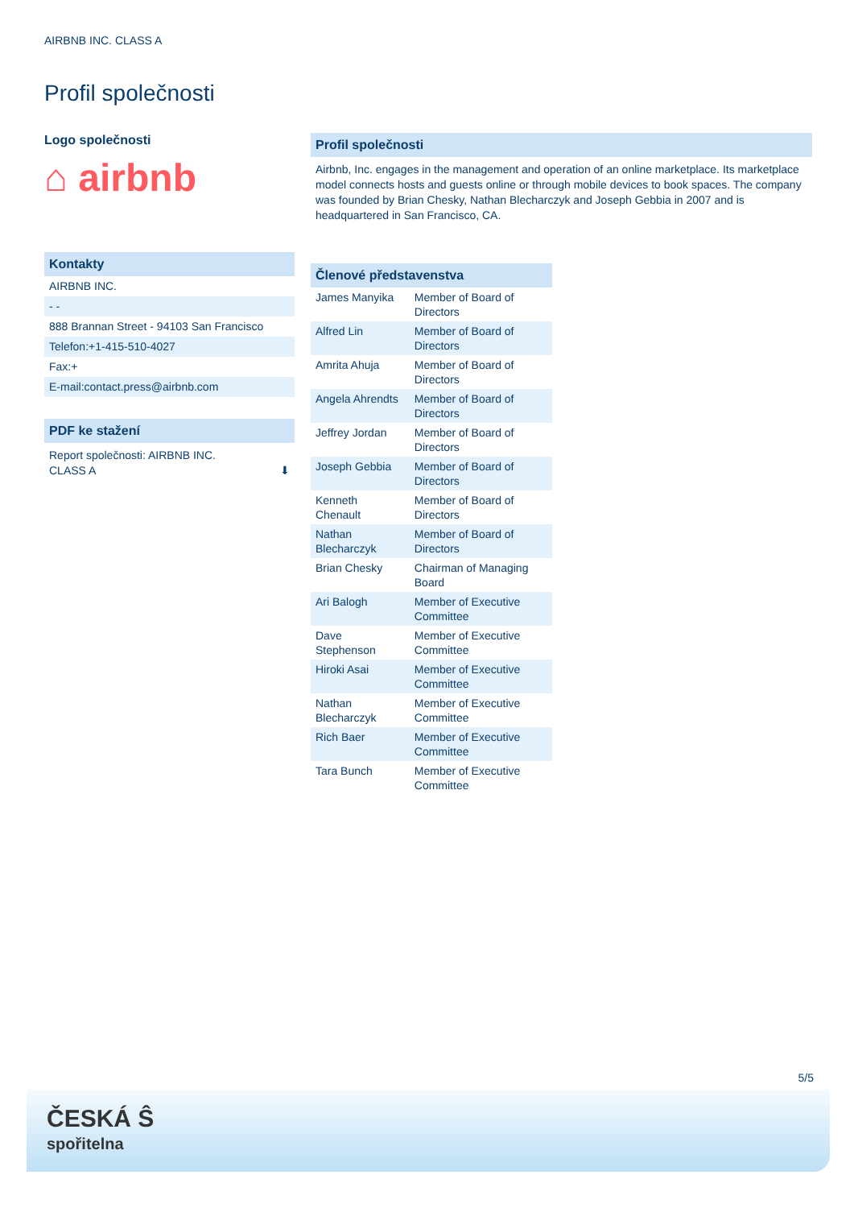AIRBNB INC. CLASS A
Profil společnosti
Logo společnosti
⌂ airbnb
Kontakty
AIRBNB INC.
- -
888 Brannan Street - 94103 San Francisco
Telefon:+1-415-510-4027
Fax:+
E-mail:contact.press@airbnb.com
PDF ke stažení
Report společnosti: AIRBNB INC.
CLASS A ⬇
Profil společnosti
Airbnb, Inc. engages in the management and operation of an online marketplace. Its marketplace model connects hosts and guests online or through mobile devices to book spaces. The company was founded by Brian Chesky, Nathan Blecharczyk and Joseph Gebbia in 2007 and is headquartered in San Francisco, CA.
Členové představenstva
| James Manyika | Member of Board of Directors |
| Alfred Lin | Member of Board of Directors |
| Amrita Ahuja | Member of Board of Directors |
| Angela Ahrendts | Member of Board of Directors |
| Jeffrey Jordan | Member of Board of Directors |
| Joseph Gebbia | Member of Board of Directors |
| Kenneth Chenault | Member of Board of Directors |
| Nathan Blecharczyk | Member of Board of Directors |
| Brian Chesky | Chairman of Managing Board |
| Ari Balogh | Member of Executive Committee |
| Dave Stephenson | Member of Executive Committee |
| Hiroki Asai | Member of Executive Committee |
| Nathan Blecharczyk | Member of Executive Committee |
| Rich Baer | Member of Executive Committee |
| Tara Bunch | Member of Executive Committee |
5/5
ČESKÁ Ŝ
spořitelna